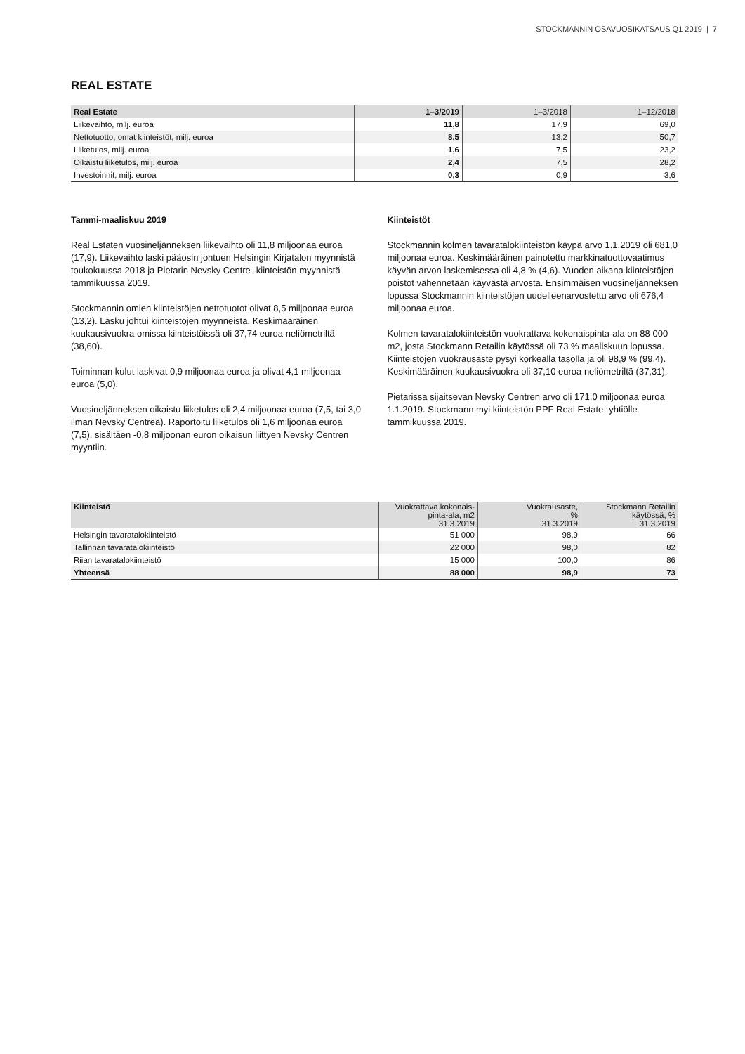STOCKMANNIN OSAVUOSIKATSAUS Q1 2019 | 7
REAL ESTATE
| Real Estate | 1–3/2019 | 1–3/2018 | 1–12/2018 |
| --- | --- | --- | --- |
| Liikevaihto, milj. euroa | 11,8 | 17,9 | 69,0 |
| Nettotuotto, omat kiinteistöt, milj. euroa | 8,5 | 13,2 | 50,7 |
| Liiketulos, milj. euroa | 1,6 | 7,5 | 23,2 |
| Oikaistu liiketulos, milj. euroa | 2,4 | 7,5 | 28,2 |
| Investoinnit, milj. euroa | 0,3 | 0,9 | 3,6 |
Tammi-maaliskuu 2019
Real Estaten vuosineljänneksen liikevaihto oli 11,8 miljoonaa euroa (17,9). Liikevaihto laski pääosin johtuen Helsingin Kirjatalon myynnistä toukokuussa 2018 ja Pietarin Nevsky Centre -kiinteistön myynnistä tammikuussa 2019.
Stockmannin omien kiinteistöjen nettotuotot olivat 8,5 miljoonaa euroa (13,2). Lasku johtui kiinteistöjen myynneistä. Keskimääräinen kuukausivuokra omissa kiinteistöissä oli 37,74 euroa neliömetriltä (38,60).
Toiminnan kulut laskivat 0,9 miljoonaa euroa ja olivat 4,1 miljoonaa euroa (5,0).
Vuosineljänneksen oikaistu liiketulos oli 2,4 miljoonaa euroa (7,5, tai 3,0 ilman Nevsky Centreä). Raportoitu liiketulos oli 1,6 miljoonaa euroa (7,5), sisältäen -0,8 miljoonan euron oikaisun liittyen Nevsky Centren myyntiin.
Kiinteistöt
Stockmannin kolmen tavaratalokiinteistön käypä arvo 1.1.2019 oli 681,0 miljoonaa euroa. Keskimääräinen painotettu markkinatuottovaatimus käyvän arvon laskemisessa oli 4,8 % (4,6). Vuoden aikana kiinteistöjen poistot vähennetään käyvästä arvosta. Ensimmäisen vuosineljänneksen lopussa Stockmannin kiinteistöjen uudelleenarvostettu arvo oli 676,4 miljoonaa euroa.
Kolmen tavaratalokiinteistön vuokrattava kokonaispinta-ala on 88 000 m2, josta Stockmann Retailin käytössä oli 73 % maaliskuun lopussa. Kiinteistöjen vuokrausaste pysyi korkealla tasolla ja oli 98,9 % (99,4). Keskimääräinen kuukausivuokra oli 37,10 euroa neliömetriltä (37,31).
Pietarissa sijaitsevan Nevsky Centren arvo oli 171,0 miljoonaa euroa 1.1.2019. Stockmann myi kiinteistön PPF Real Estate -yhtiölle tammikuussa 2019.
| Kiinteistö | Vuokrattava kokonais- pinta-ala, m2 31.3.2019 | Vuokrausaste, % 31.3.2019 | Stockmann Retailin käytössä, % 31.3.2019 |
| --- | --- | --- | --- |
| Helsingin tavaratalokiinteistö | 51 000 | 98,9 | 66 |
| Tallinnan tavaratalokiinteistö | 22 000 | 98,0 | 82 |
| Riian tavaratalokiinteistö | 15 000 | 100,0 | 86 |
| Yhteensä | 88 000 | 98,9 | 73 |